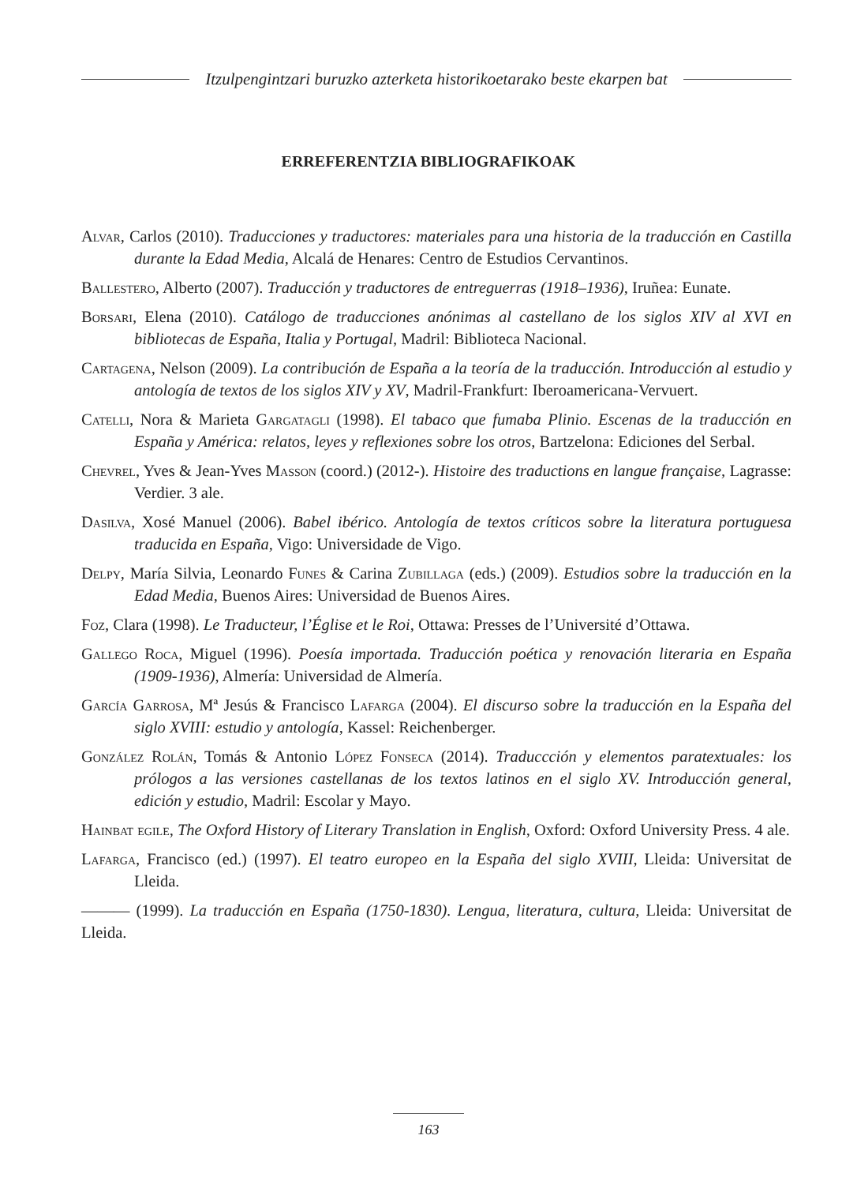Itzulpengintzari buruzko azterketa historikoetarako beste ekarpen bat
ERREFERENTZIA BIBLIOGRAFIKOAK
Alvar, Carlos (2010). Traducciones y traductores: materiales para una historia de la traducción en Castilla durante la Edad Media, Alcalá de Henares: Centro de Estudios Cervantinos.
Ballestero, Alberto (2007). Traducción y traductores de entreguerras (1918–1936), Iruñea: Eunate.
Borsari, Elena (2010). Catálogo de traducciones anónimas al castellano de los siglos XIV al XVI en bibliotecas de España, Italia y Portugal, Madril: Biblioteca Nacional.
Cartagena, Nelson (2009). La contribución de España a la teoría de la traducción. Introducción al estudio y antología de textos de los siglos XIV y XV, Madril-Frankfurt: Iberoamericana-Vervuert.
Catelli, Nora & Marieta Gargatagli (1998). El tabaco que fumaba Plinio. Escenas de la traducción en España y América: relatos, leyes y reflexiones sobre los otros, Bartzelona: Ediciones del Serbal.
Chevrel, Yves & Jean-Yves Masson (coord.) (2012-). Histoire des traductions en langue française, Lagrasse: Verdier. 3 ale.
Dasilva, Xosé Manuel (2006). Babel ibérico. Antología de textos críticos sobre la literatura portuguesa traducida en España, Vigo: Universidade de Vigo.
Delpy, María Silvia, Leonardo Funes & Carina Zubillaga (eds.) (2009). Estudios sobre la traducción en la Edad Media, Buenos Aires: Universidad de Buenos Aires.
Foz, Clara (1998). Le Traducteur, l’Église et le Roi, Ottawa: Presses de l’Université d’Ottawa.
Gallego Roca, Miguel (1996). Poesía importada. Traducción poética y renovación literaria en España (1909-1936), Almería: Universidad de Almería.
García Garrosa, Mª Jesús & Francisco Lafarga (2004). El discurso sobre la traducción en la España del siglo XVIII: estudio y antología, Kassel: Reichenberger.
González Rolán, Tomás & Antonio López Fonseca (2014). Traduccción y elementos paratextuales: los prólogos a las versiones castellanas de los textos latinos en el siglo XV. Introducción general, edición y estudio, Madril: Escolar y Mayo.
Hainbat egile, The Oxford History of Literary Translation in English, Oxford: Oxford University Press. 4 ale.
Lafarga, Francisco (ed.) (1997). El teatro europeo en la España del siglo XVIII, Lleida: Universitat de Lleida.
——— (1999). La traducción en España (1750-1830). Lengua, literatura, cultura, Lleida: Universitat de Lleida.
163